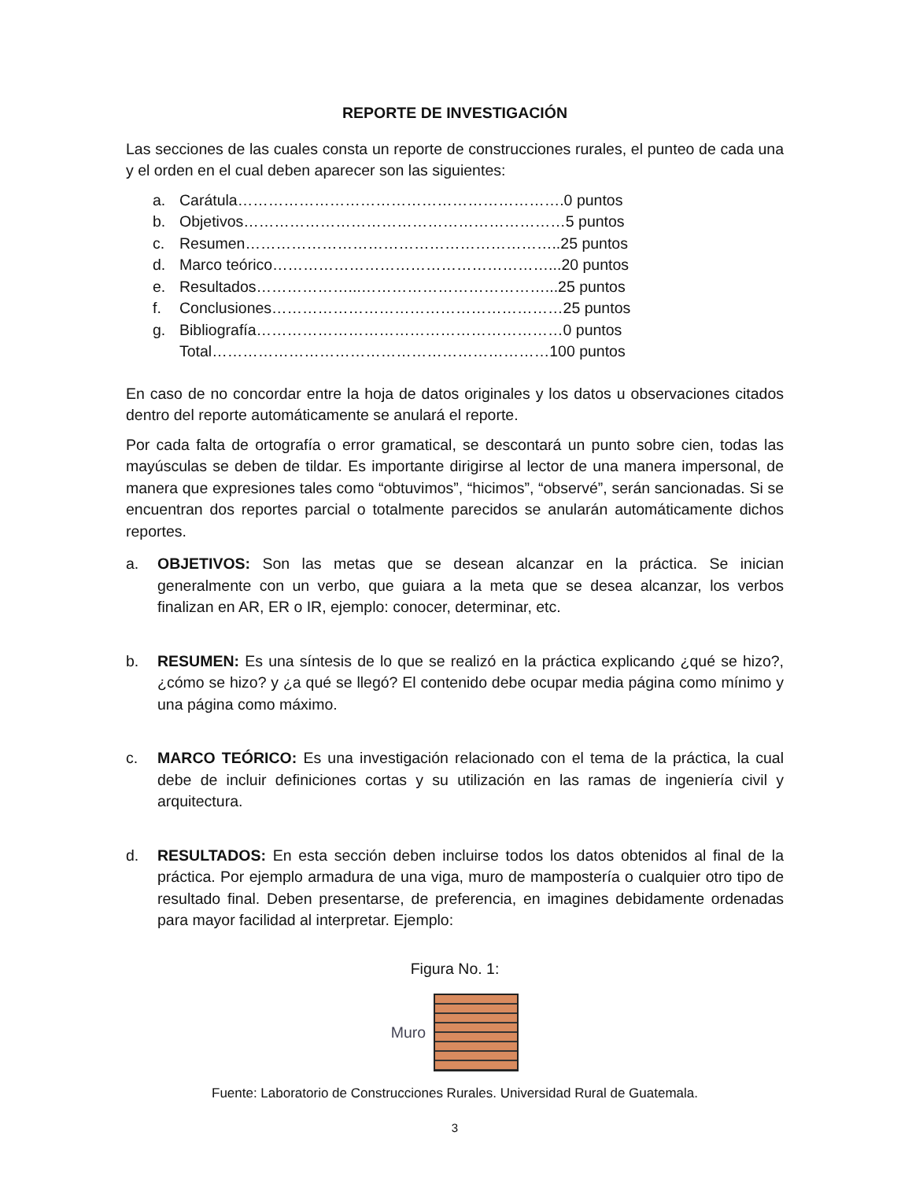REPORTE DE INVESTIGACIÓN
Las secciones de las cuales consta un reporte de construcciones rurales, el punteo de cada una y el orden en el cual deben aparecer son las siguientes:
a. Carátula……………………………………………………….0 puntos
b. Objetivos………………………………………………………5 puntos
c. Resumen……………………………………………………..25 puntos
d. Marco teórico………………………………………………...20 puntos
e. Resultados………………...………………………………...25 puntos
f. Conclusiones…………………………………………………25 puntos
g. Bibliografía……………………………………………………0 puntos
Total…………………………………………………………100 puntos
En caso de no concordar entre la hoja de datos originales y los datos u observaciones citados dentro del reporte automáticamente se anulará el reporte.
Por cada falta de ortografía o error gramatical, se descontará un punto sobre cien, todas las mayúsculas se deben de tildar. Es importante dirigirse al lector de una manera impersonal, de manera que expresiones tales como “obtuvimos”, “hicimos”, “observé”, serán sancionadas. Si se encuentran dos reportes parcial o totalmente parecidos se anularán automáticamente dichos reportes.
a. OBJETIVOS: Son las metas que se desean alcanzar en la práctica. Se inician generalmente con un verbo, que guiara a la meta que se desea alcanzar, los verbos finalizan en AR, ER o IR, ejemplo: conocer, determinar, etc.
b. RESUMEN: Es una síntesis de lo que se realizó en la práctica explicando ¿qué se hizo?, ¿cómo se hizo? y ¿a qué se llegó? El contenido debe ocupar media página como mínimo y una página como máximo.
c. MARCO TEÓRICO: Es una investigación relacionado con el tema de la práctica, la cual debe de incluir definiciones cortas y su utilización en las ramas de ingeniería civil y arquitectura.
d. RESULTADOS: En esta sección deben incluirse todos los datos obtenidos al final de la práctica. Por ejemplo armadura de una viga, muro de mampostería o cualquier otro tipo de resultado final. Deben presentarse, de preferencia, en imagines debidamente ordenadas para mayor facilidad al interpretar. Ejemplo:
Figura No. 1:
Muro
Fuente: Laboratorio de Construcciones Rurales. Universidad Rural de Guatemala.
3